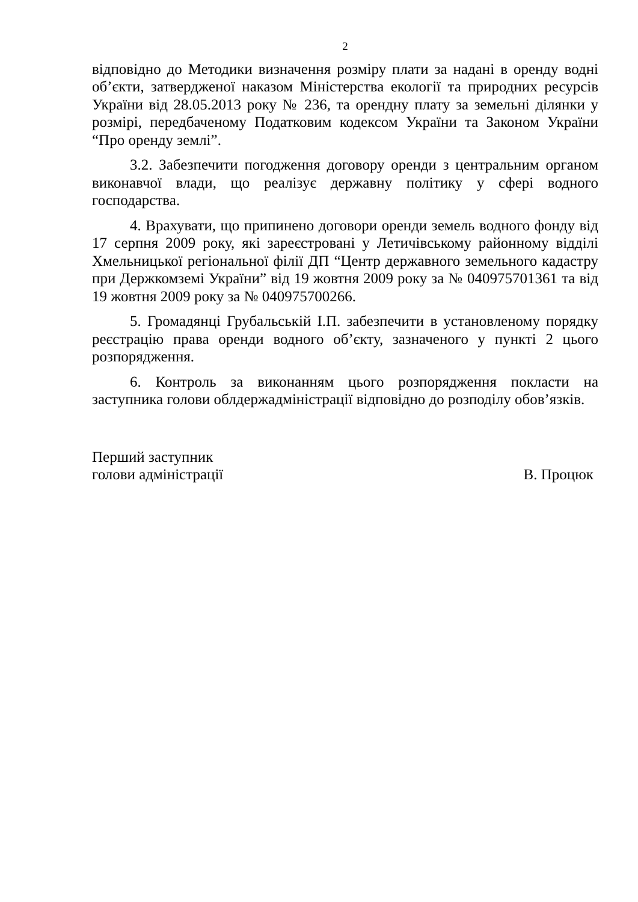2
відповідно до Методики визначення розміру плати за надані в оренду водні об’єкти, затвердженої наказом Міністерства екології та природних ресурсів України від 28.05.2013 року № 236, та орендну плату за земельні ділянки у розмірі, передбаченому Податковим кодексом України та Законом України “Про оренду землі”.
3.2. Забезпечити погодження договору оренди з центральним органом виконавчої влади, що реалізує державну політику у сфері водного господарства.
4. Врахувати, що припинено договори оренди земель водного фонду від 17 серпня 2009 року, які зареєстровані у Летичівському районному відділі Хмельницької регіональної філії ДП “Центр державного земельного кадастру при Держкомземі України” від 19 жовтня 2009 року за № 040975701361 та від 19 жовтня 2009 року за № 040975700266.
5. Громадянці Грубальській І.П. забезпечити в установленому порядку реєстрацію права оренди водного об’єкту, зазначеного у пункті 2 цього розпорядження.
6. Контроль за виконанням цього розпорядження покласти на заступника голови облдержадміністрації відповідно до розподілу обов’язків.
Перший заступник
голови адміністрації
В. Процюк